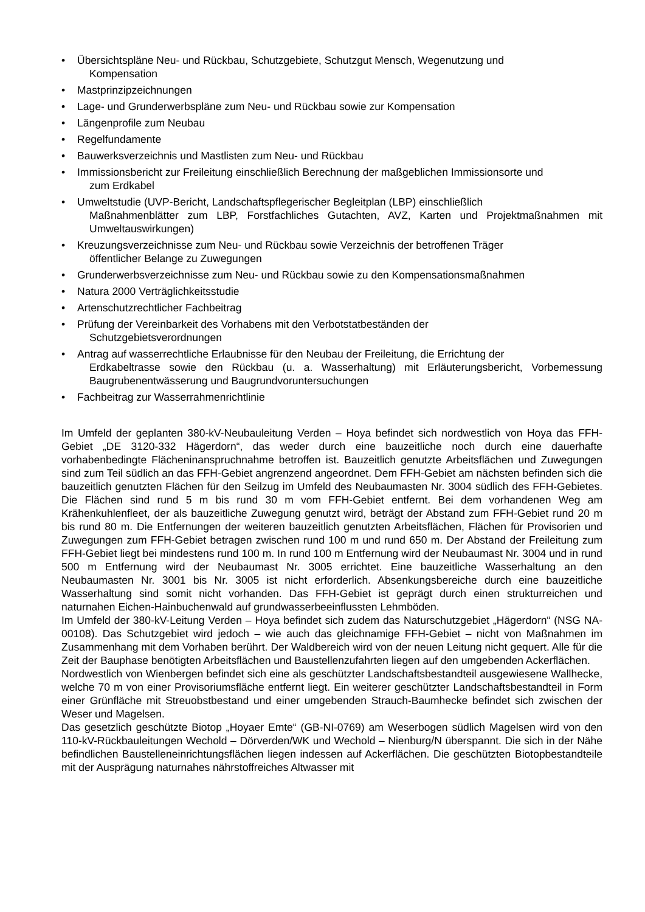• Übersichtspläne Neu- und Rückbau, Schutzgebiete, Schutzgut Mensch, Wegenutzung und
Kompensation
• Mastprinzipzeichnungen
• Lage- und Grunderwerbspläne zum Neu- und Rückbau sowie zur Kompensation
• Längenprofile zum Neubau
• Regelfundamente
• Bauwerksverzeichnis und Mastlisten zum Neu- und Rückbau
• Immissionsbericht zur Freileitung einschließlich Berechnung der maßgeblichen Immissionsorte und
zum Erdkabel
• Umweltstudie (UVP-Bericht, Landschaftspflegerischer Begleitplan (LBP) einschließlich
Maßnahmenblätter zum LBP, Forstfachliches Gutachten, AVZ, Karten und Projektmaßnahmen mit Umweltauswirkungen)
• Kreuzungsverzeichnisse zum Neu- und Rückbau sowie Verzeichnis der betroffenen Träger
öffentlicher Belange zu Zuwegungen
• Grunderwerbsverzeichnisse zum Neu- und Rückbau sowie zu den Kompensationsmaßnahmen
• Natura 2000 Verträglichkeitsstudie
• Artenschutzrechtlicher Fachbeitrag
• Prüfung der Vereinbarkeit des Vorhabens mit den Verbotstatbeständen der
Schutzgebietsverordnungen
• Antrag auf wasserrechtliche Erlaubnisse für den Neubau der Freileitung, die Errichtung der
Erdkabeltrasse sowie den Rückbau (u. a. Wasserhaltung) mit Erläuterungsbericht, Vorbemessung Baugrubenentwässerung und Baugrundvoruntersuchungen
• Fachbeitrag zur Wasserrahmenrichtlinie
Im Umfeld der geplanten 380-kV-Neubauleitung Verden – Hoya befindet sich nordwestlich von Hoya das FFH-Gebiet „DE 3120-332 Hägerdorn“, das weder durch eine bauzeitliche noch durch eine dauerhafte vorhabenbedingte Flächeninanspruchnahme betroffen ist. Bauzeitlich genutzte Arbeitsflächen und Zuwegungen sind zum Teil südlich an das FFH-Gebiet angrenzend angeordnet. Dem FFH-Gebiet am nächsten befinden sich die bauzeitlich genutzten Flächen für den Seilzug im Umfeld des Neubaumasten Nr. 3004 südlich des FFH-Gebietes. Die Flächen sind rund 5 m bis rund 30 m vom FFH-Gebiet entfernt. Bei dem vorhandenen Weg am Krähenkuhlenfleet, der als bauzeitliche Zuwegung genutzt wird, beträgt der Abstand zum FFH-Gebiet rund 20 m bis rund 80 m. Die Entfernungen der weiteren bauzeitlich genutzten Arbeitsflächen, Flächen für Provisorien und Zuwegungen zum FFH-Gebiet betragen zwischen rund 100 m und rund 650 m. Der Abstand der Freileitung zum FFH-Gebiet liegt bei mindestens rund 100 m. In rund 100 m Entfernung wird der Neubaumast Nr. 3004 und in rund 500 m Entfernung wird der Neubaumast Nr. 3005 errichtet. Eine bauzeitliche Wasserhaltung an den Neubaumasten Nr. 3001 bis Nr. 3005 ist nicht erforderlich. Absenkungsbereiche durch eine bauzeitliche Wasserhaltung sind somit nicht vorhanden. Das FFH-Gebiet ist geprägt durch einen strukturreichen und naturnahen Eichen-Hainbuchenwald auf grundwasserbeeinflussten Lehmböden.
Im Umfeld der 380-kV-Leitung Verden – Hoya befindet sich zudem das Naturschutzgebiet „Hägerdorn“ (NSG NA-00108). Das Schutzgebiet wird jedoch – wie auch das gleichnamige FFH-Gebiet – nicht von Maßnahmen im Zusammenhang mit dem Vorhaben berührt. Der Waldbereich wird von der neuen Leitung nicht gequert. Alle für die Zeit der Bauphase benötigten Arbeitsflächen und Baustellenzufahrten liegen auf den umgebenden Ackerflächen.
Nordwestlich von Wienbergen befindet sich eine als geschützter Landschaftsbestandteil ausgewiesene Wallhecke, welche 70 m von einer Provisoriumsfläche entfernt liegt. Ein weiterer geschützter Landschaftsbestandteil in Form einer Grünfläche mit Streuobstbestand und einer umgebenden Strauch-Baumhecke befindet sich zwischen der Weser und Magelsen.
Das gesetzlich geschützte Biotop „Hoyaer Emte“ (GB-NI-0769) am Weserbogen südlich Magelsen wird von den 110-kV-Rückbauleitungen Wechold – Dörverden/WK und Wechold – Nienburg/N überspannt. Die sich in der Nähe befindlichen Baustelleneinrichtungsflächen liegen indessen auf Ackerflächen. Die geschützten Biotopbestandteile mit der Ausprägung naturnahes nährstoffreiches Altwasser mit